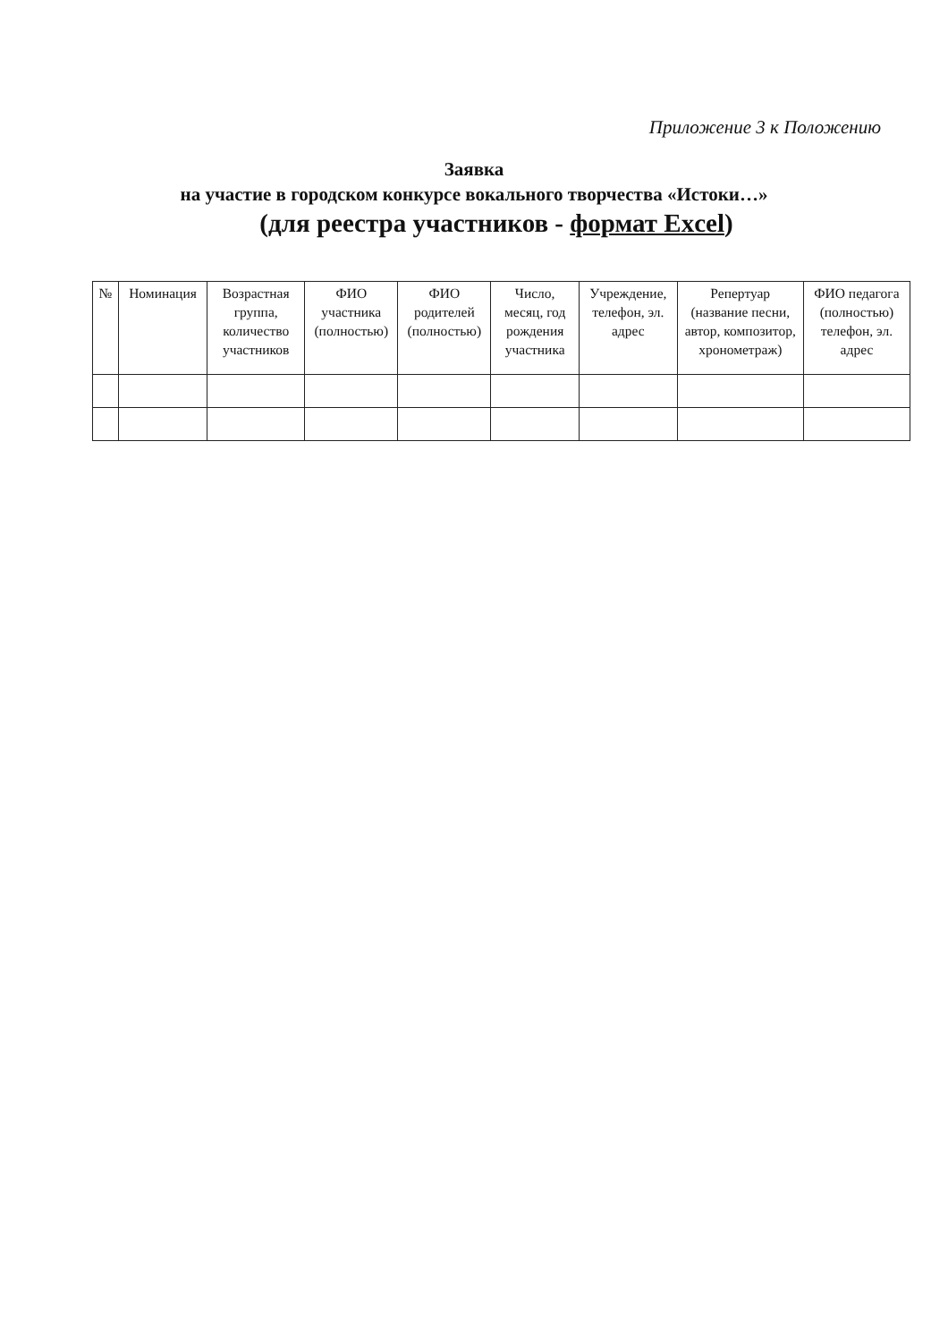Приложение 3 к Положению
Заявка
на участие в городском конкурсе вокального творчества «Истоки…»
(для реестра участников - формат Excel)
| № | Номинация | Возрастная группа, количество участников | ФИО участника (полностью) | ФИО родителей (полностью) | Число, месяц, год рождения участника | Учреждение, телефон, эл. адрес | Репертуар (название песни, автор, композитор, хронометраж) | ФИО педагога (полностью) телефон, эл. адрес |
| --- | --- | --- | --- | --- | --- | --- | --- | --- |